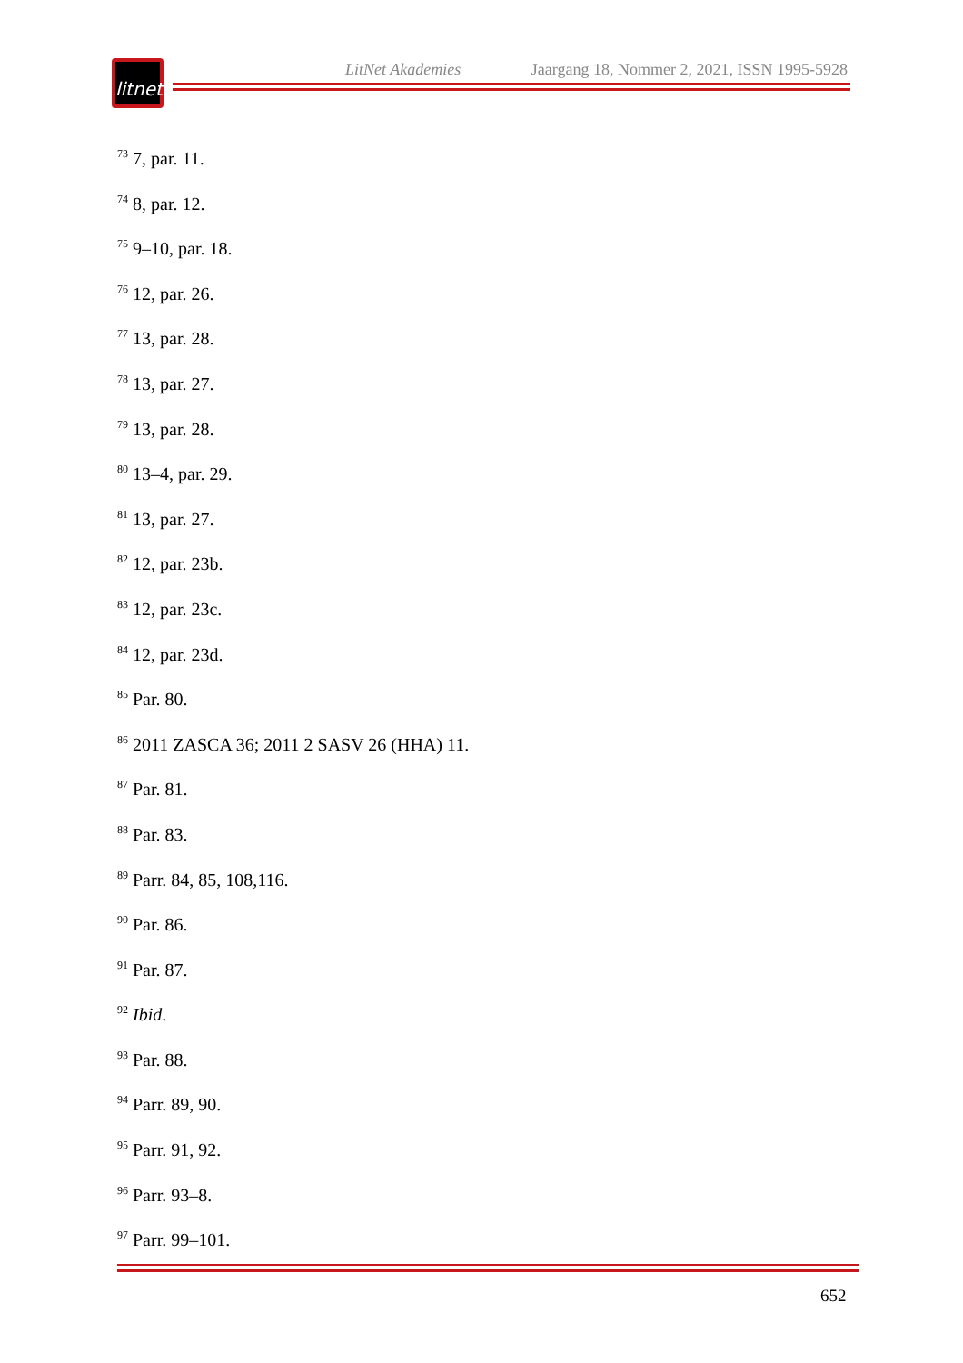LitNet Akademies Jaargang 18, Nommer 2, 2021, ISSN 1995-5928
litnet
<sup>73</sup> 7, par. 11.
<sup>74</sup> 8, par. 12.
<sup>75</sup> 9–10, par. 18.
<sup>76</sup> 12, par. 26.
<sup>77</sup> 13, par. 28.
<sup>78</sup> 13, par. 27.
<sup>79</sup> 13, par. 28.
<sup>80</sup> 13–4, par. 29.
<sup>81</sup> 13, par. 27.
<sup>82</sup> 12, par. 23b.
<sup>83</sup> 12, par. 23c.
<sup>84</sup> 12, par. 23d.
<sup>85</sup> Par. 80.
<sup>86</sup> 2011 ZASCA 36; 2011 2 SASV 26 (HHA) 11.
<sup>87</sup> Par. 81.
<sup>88</sup> Par. 83.
<sup>89</sup> Parr. 84, 85, 108,116.
<sup>90</sup> Par. 86.
<sup>91</sup> Par. 87.
<sup>92</sup> Ibid.
<sup>93</sup> Par. 88.
<sup>94</sup> Parr. 89, 90.
<sup>95</sup> Parr. 91, 92.
<sup>96</sup> Parr. 93–8.
<sup>97</sup> Parr. 99–101.
652